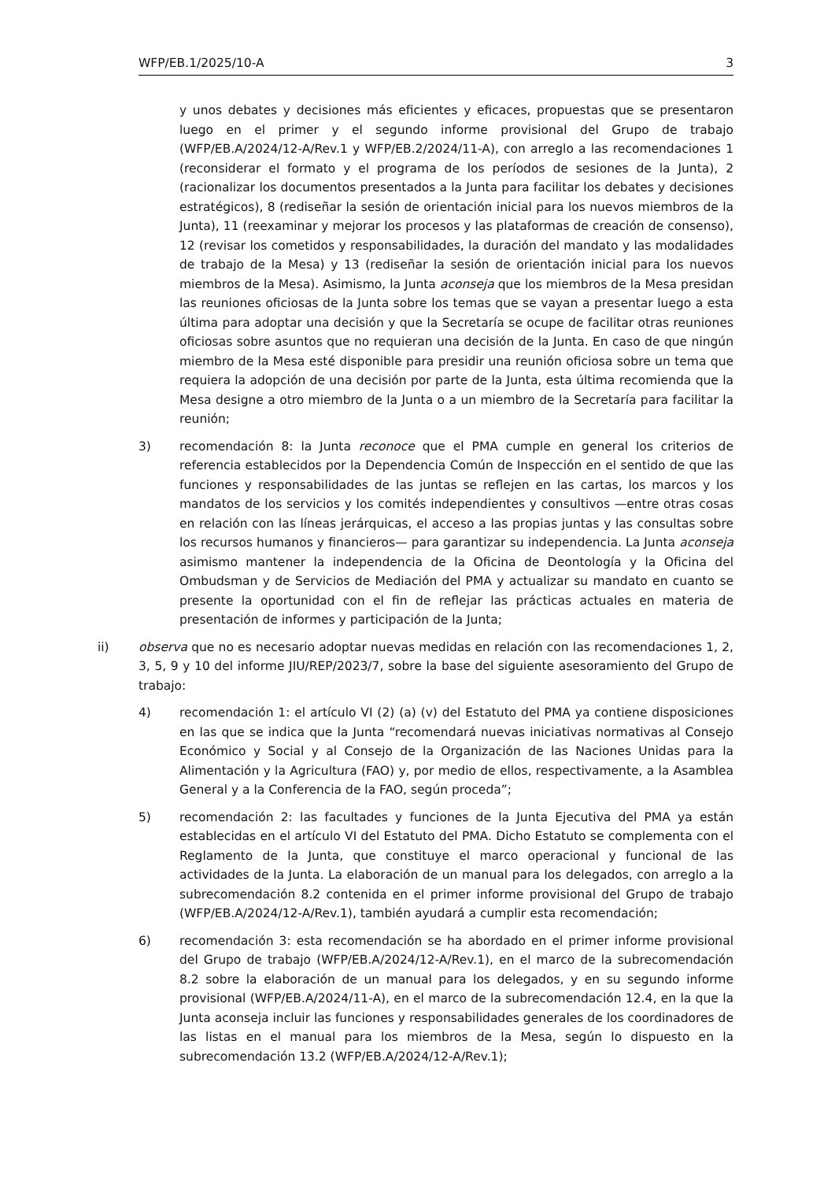WFP/EB.1/2025/10-A 3
y unos debates y decisiones más eficientes y eficaces, propuestas que se presentaron luego en el primer y el segundo informe provisional del Grupo de trabajo (WFP/EB.A/2024/12-A/Rev.1 y WFP/EB.2/2024/11-A), con arreglo a las recomendaciones 1 (reconsiderar el formato y el programa de los períodos de sesiones de la Junta), 2 (racionalizar los documentos presentados a la Junta para facilitar los debates y decisiones estratégicos), 8 (rediseñar la sesión de orientación inicial para los nuevos miembros de la Junta), 11 (reexaminar y mejorar los procesos y las plataformas de creación de consenso), 12 (revisar los cometidos y responsabilidades, la duración del mandato y las modalidades de trabajo de la Mesa) y 13 (rediseñar la sesión de orientación inicial para los nuevos miembros de la Mesa). Asimismo, la Junta aconseja que los miembros de la Mesa presidan las reuniones oficiosas de la Junta sobre los temas que se vayan a presentar luego a esta última para adoptar una decisión y que la Secretaría se ocupe de facilitar otras reuniones oficiosas sobre asuntos que no requieran una decisión de la Junta. En caso de que ningún miembro de la Mesa esté disponible para presidir una reunión oficiosa sobre un tema que requiera la adopción de una decisión por parte de la Junta, esta última recomienda que la Mesa designe a otro miembro de la Junta o a un miembro de la Secretaría para facilitar la reunión;
3) recomendación 8: la Junta reconoce que el PMA cumple en general los criterios de referencia establecidos por la Dependencia Común de Inspección en el sentido de que las funciones y responsabilidades de las juntas se reflejen en las cartas, los marcos y los mandatos de los servicios y los comités independientes y consultivos —entre otras cosas en relación con las líneas jerárquicas, el acceso a las propias juntas y las consultas sobre los recursos humanos y financieros— para garantizar su independencia. La Junta aconseja asimismo mantener la independencia de la Oficina de Deontología y la Oficina del Ombudsman y de Servicios de Mediación del PMA y actualizar su mandato en cuanto se presente la oportunidad con el fin de reflejar las prácticas actuales en materia de presentación de informes y participación de la Junta;
ii) observa que no es necesario adoptar nuevas medidas en relación con las recomendaciones 1, 2, 3, 5, 9 y 10 del informe JIU/REP/2023/7, sobre la base del siguiente asesoramiento del Grupo de trabajo:
4) recomendación 1: el artículo VI (2) (a) (v) del Estatuto del PMA ya contiene disposiciones en las que se indica que la Junta “recomendará nuevas iniciativas normativas al Consejo Económico y Social y al Consejo de la Organización de las Naciones Unidas para la Alimentación y la Agricultura (FAO) y, por medio de ellos, respectivamente, a la Asamblea General y a la Conferencia de la FAO, según proceda”;
5) recomendación 2: las facultades y funciones de la Junta Ejecutiva del PMA ya están establecidas en el artículo VI del Estatuto del PMA. Dicho Estatuto se complementa con el Reglamento de la Junta, que constituye el marco operacional y funcional de las actividades de la Junta. La elaboración de un manual para los delegados, con arreglo a la subrecomendación 8.2 contenida en el primer informe provisional del Grupo de trabajo (WFP/EB.A/2024/12-A/Rev.1), también ayudará a cumplir esta recomendación;
6) recomendación 3: esta recomendación se ha abordado en el primer informe provisional del Grupo de trabajo (WFP/EB.A/2024/12-A/Rev.1), en el marco de la subrecomendación 8.2 sobre la elaboración de un manual para los delegados, y en su segundo informe provisional (WFP/EB.A/2024/11-A), en el marco de la subrecomendación 12.4, en la que la Junta aconseja incluir las funciones y responsabilidades generales de los coordinadores de las listas en el manual para los miembros de la Mesa, según lo dispuesto en la subrecomendación 13.2 (WFP/EB.A/2024/12-A/Rev.1);